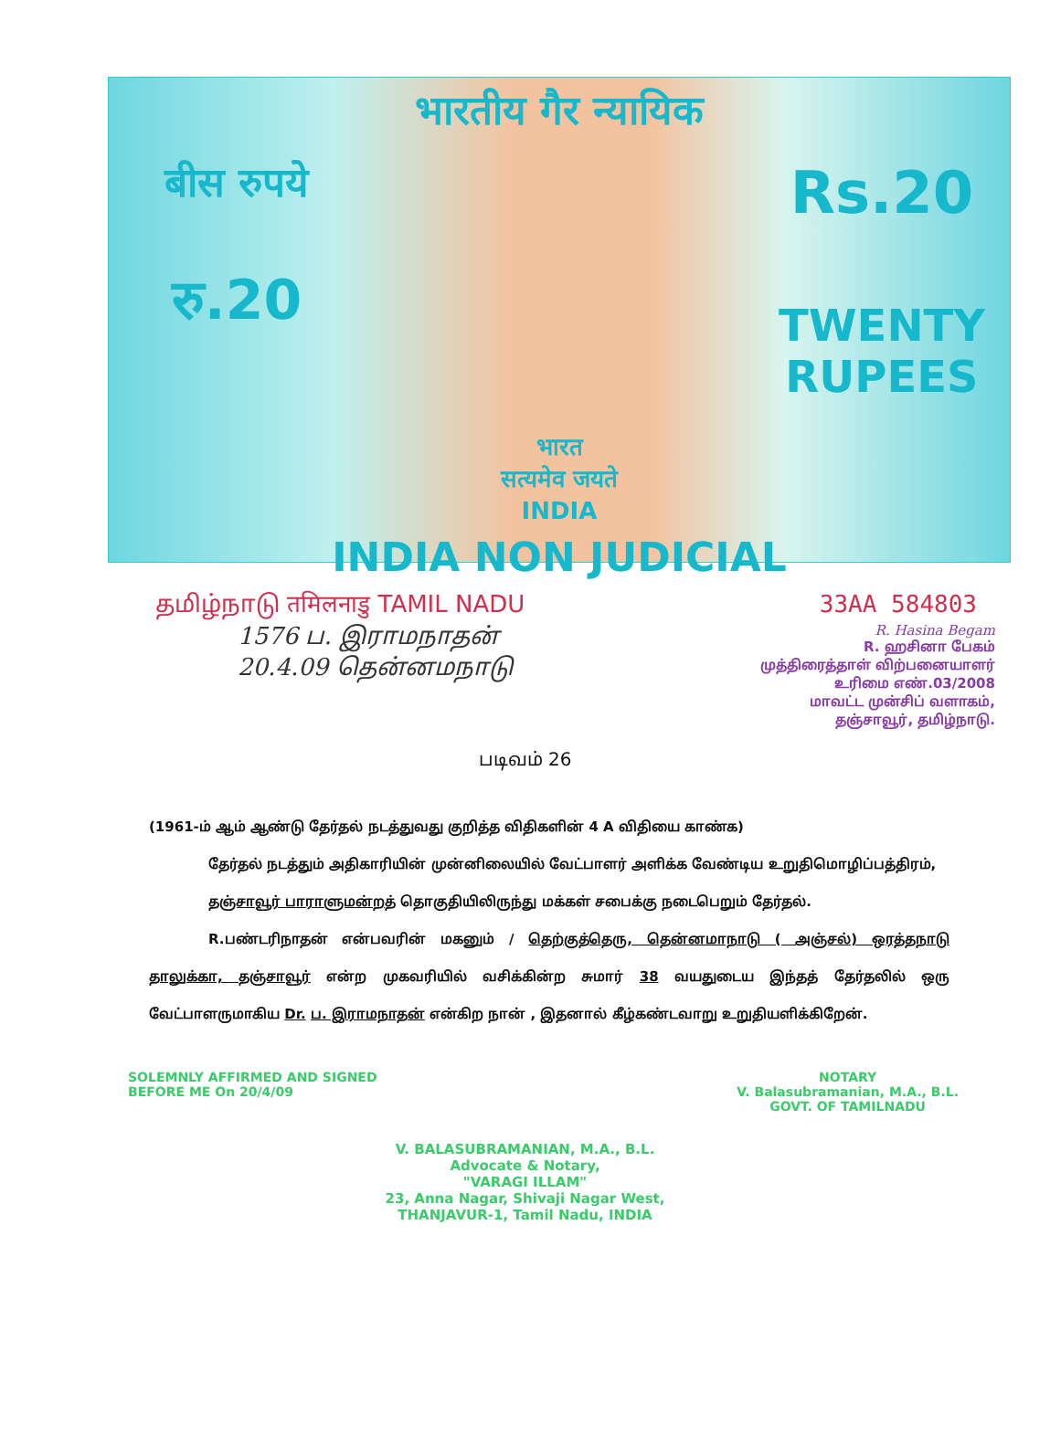भारतीय गैर न्यायिक
बीस रुपये
रु.20
भारत
सत्यमेव जयते
INDIA
Rs.20
TWENTY RUPEES
INDIA NON JUDICIAL
தமிழ்நாடு तमिलनाडु TAMIL NADU 33AA 584803
1576 ப. இராமநாதன்
20.4.09 தென்னமநாடு
R. Hasina Begam
R. ஹசினா பேகம்
முத்திரைத்தாள் விற்பனையாளர்
உரிமை எண்.03/2008
மாவட்ட முன்சிப் வளாகம்,
தஞ்சாவூர், தமிழ்நாடு.
படிவம் 26
(1961-ம் ஆம் ஆண்டு தேர்தல் நடத்துவது குறித்த விதிகளின் 4 A விதியை காண்க)
தேர்தல் நடத்தும் அதிகாரியின் முன்னிலையில் வேட்பாளர் அளிக்க வேண்டிய உறுதிமொழிப்பத்திரம்,
தஞ்சாவூர் பாராளுமன்றத் தொகுதியிலிருந்து மக்கள் சபைக்கு நடைபெறும் தேர்தல்.
R.பண்டரிநாதன் என்பவரின் மகனும் / தெற்குத்தெரு, தென்னமாநாடு ( அஞ்சல்) ஒரத்தநாடு தாலுக்கா, தஞ்சாவூர் என்ற முகவரியில் வசிக்கின்ற சுமார் 38 வயதுடைய இந்தத் தேர்தலில் ஒரு வேட்பாளருமாகிய Dr. ப. இராமநாதன் என்கிற நான் , இதனால் கீழ்கண்டவாறு உறுதியளிக்கிறேன்.
SOLEMNLY AFFIRMED AND SIGNED
BEFORE ME On 20/4/09
NOTARY
V. Balasubramanian, M.A., B.L.
GOVT. OF TAMILNADU
V. BALASUBRAMANIAN, M.A., B.L.
Advocate & Notary,
"VARAGI ILLAM"
23, Anna Nagar, Shivaji Nagar West,
THANJAVUR-1, Tamil Nadu, INDIA